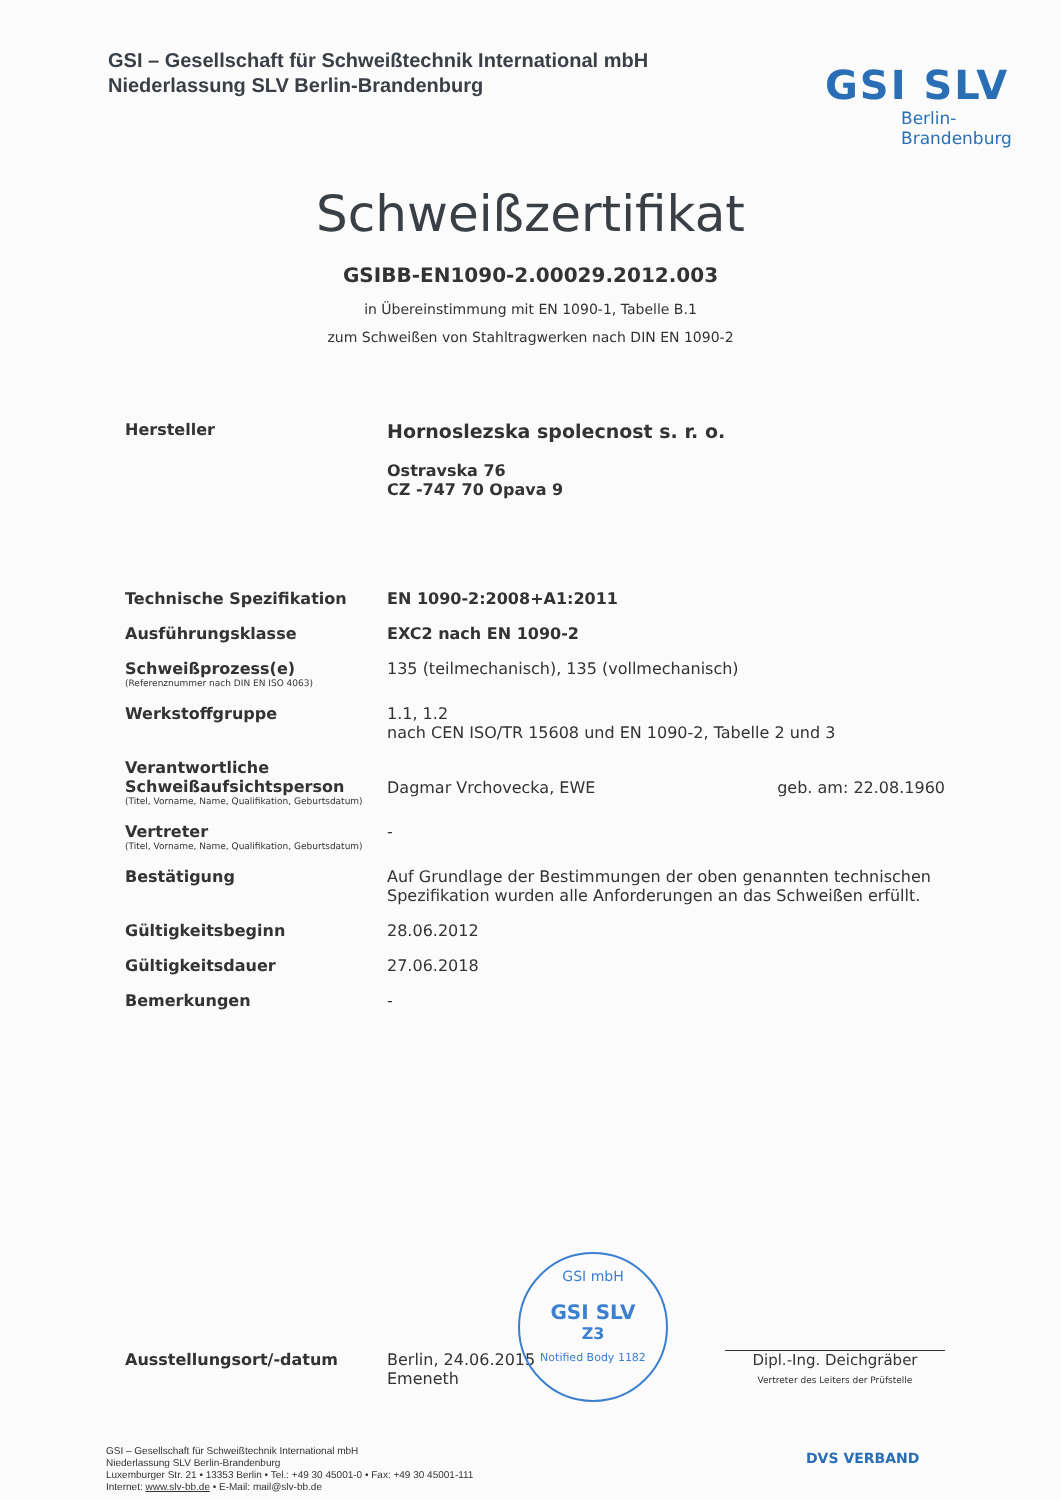GSI – Gesellschaft für Schweißtechnik International mbH
Niederlassung SLV Berlin-Brandenburg
GSI SLV
Berlin-
Brandenburg
Schweißzertifikat
GSIBB-EN1090-2.00029.2012.003
in Übereinstimmung mit EN 1090-1, Tabelle B.1
zum Schweißen von Stahltragwerken nach DIN EN 1090-2
Hersteller
Hornoslezska spolecnost s. r. o.
Ostravska 76
CZ -747 70 Opava 9
Technische Spezifikation EN 1090-2:2008+A1:2011
Ausführungsklasse EXC2 nach EN 1090-2
Schweißprozess(e)
(Referenznummer nach DIN EN ISO 4063)
135 (teilmechanisch), 135 (vollmechanisch)
Werkstoffgruppe 1.1, 1.2
nach CEN ISO/TR 15608 und EN 1090-2, Tabelle 2 und 3
Verantwortliche Schweißaufsichtsperson
(Titel, Vorname, Name, Qualifikation, Geburtsdatum)
Dagmar Vrchovecka, EWE geb. am: 22.08.1960
Vertreter
(Titel, Vorname, Name, Qualifikation, Geburtsdatum)
-
Bestätigung Auf Grundlage der Bestimmungen der oben genannten technischen Spezifikation wurden alle Anforderungen an das Schweißen erfüllt.
Gültigkeitsbeginn 28.06.2012
Gültigkeitsdauer 27.06.2018
Bemerkungen -
Ausstellungsort/-datum Berlin, 24.06.2015
Emeneth
Dipl.-Ing. Deichgräber
Vertreter des Leiters der Prüfstelle
GSI mbH
GSI SLV
Z3
Notified Body 1182
GSI – Gesellschaft für Schweißtechnik International mbH
Niederlassung SLV Berlin-Brandenburg
Luxemburger Str. 21 • 13353 Berlin • Tel.: +49 30 45001-0 • Fax: +49 30 45001-111
Internet: www.slv-bb.de • E-Mail: mail@slv-bb.de
DVS VERBAND